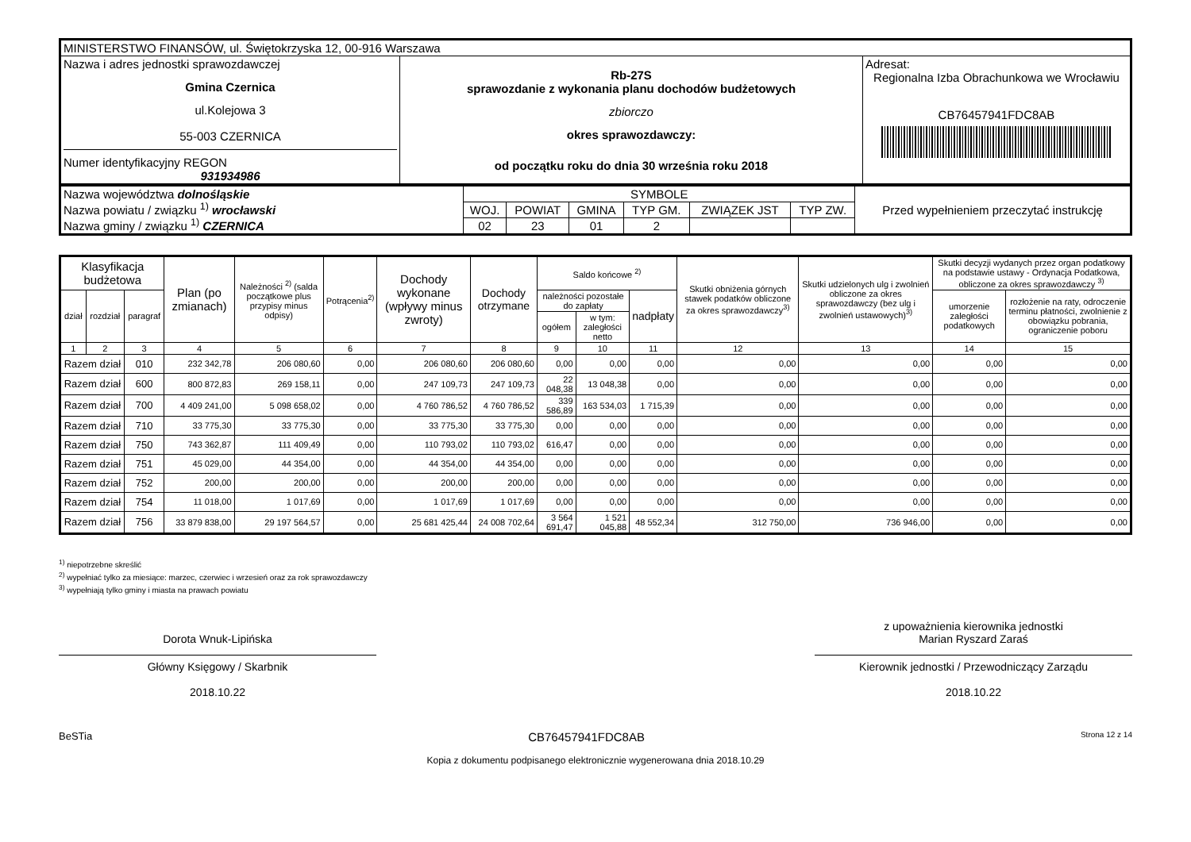| MINISTERSTWO FINANSÓW, ul. Świętokrzyska 12, 00-916 Warszawa | | |
| Nazwa i adres jednostki sprawozdawczej Gmina Czernica ul.Kolejowa 3 55-003 CZERNICA Numer identyfikacyjny REGON 931934986 | Rb-27S sprawozdanie z wykonania planu dochodów budżetowych zbiorczo okres sprawozdawczy: od początku roku do dnia 30 września roku 2018 | Adresat: Regionalna Izba Obrachunkowa we Wrocławiu CB76457941FDC8AB |
| Nazwa województwa dolnośląskie Nazwa powiatu / związku <sup>1)</sup> wrocławski Nazwa gminy / związku <sup>1)</sup> CZERNICA | SYMBOLE | | | | | | Przed wypełnieniem przeczytać instrukcję |
| | WOJ. | POWIAT | GMINA | TYP GM. | ZWIĄZEK JST | TYP ZW. | |
| | 02 | 23 | 01 | 2 | | | |
| Klasyfikacja budżetowa | | | Plan (po zmianach) | Należności <sup>2)</sup> (salda początkowe plus przypisy minus odpisy) | Potrącenia<sup>2)</sup> | Dochody wykonane (wpływy minus zwroty) | Dochody otrzymane | Saldo końcowe <sup>2)</sup> | | | Skutki obniżenia górnych stawek podatków obliczone za okres sprawozdawczy<sup>3)</sup> | Skutki udzielonych ulg i zwolnień obliczone za okres sprawozdawczy (bez ulg i zwolnień ustawowych)<sup>3)</sup> | Skutki decyzji wydanych przez organ podatkowy na podstawie ustawy - Ordynacja Podatkowa, obliczone za okres sprawozdawczy <sup>3)</sup> | |
| --- | --- | --- | --- | --- | --- | --- | --- | --- | --- | --- | --- | --- | --- | --- |
| dział | rozdział | paragraf | | | | | | należności pozostałe do zapłaty | | nadpłaty | | | umorzenie zaległości podatkowych | rozłożenie na raty, odroczenie terminu płatności, zwolnienie z obowiązku pobrania, ograniczenie poboru |
| | | | | | | | | ogółem | w tym: zaległości netto | | | | | |
| 1 | 2 | 3 | 4 | 5 | 6 | 7 | 8 | 9 | 10 | 11 | 12 | 13 | 14 | 15 |
| Razem dział | | 010 | 232 342,78 | 206 080,60 | 0,00 | 206 080,60 | 206 080,60 | 0,00 | 0,00 | 0,00 | 0,00 | 0,00 | 0,00 | 0,00 |
| Razem dział | | 600 | 800 872,83 | 269 158,11 | 0,00 | 247 109,73 | 247 109,73 | 22 048,38 | 13 048,38 | 0,00 | 0,00 | 0,00 | 0,00 | 0,00 |
| Razem dział | | 700 | 4 409 241,00 | 5 098 658,02 | 0,00 | 4 760 786,52 | 4 760 786,52 | 339 586,89 | 163 534,03 | 1 715,39 | 0,00 | 0,00 | 0,00 | 0,00 |
| Razem dział | | 710 | 33 775,30 | 33 775,30 | 0,00 | 33 775,30 | 33 775,30 | 0,00 | 0,00 | 0,00 | 0,00 | 0,00 | 0,00 | 0,00 |
| Razem dział | | 750 | 743 362,87 | 111 409,49 | 0,00 | 110 793,02 | 110 793,02 | 616,47 | 0,00 | 0,00 | 0,00 | 0,00 | 0,00 | 0,00 |
| Razem dział | | 751 | 45 029,00 | 44 354,00 | 0,00 | 44 354,00 | 44 354,00 | 0,00 | 0,00 | 0,00 | 0,00 | 0,00 | 0,00 | 0,00 |
| Razem dział | | 752 | 200,00 | 200,00 | 0,00 | 200,00 | 200,00 | 0,00 | 0,00 | 0,00 | 0,00 | 0,00 | 0,00 | 0,00 |
| Razem dział | | 754 | 11 018,00 | 1 017,69 | 0,00 | 1 017,69 | 1 017,69 | 0,00 | 0,00 | 0,00 | 0,00 | 0,00 | 0,00 | 0,00 |
| Razem dział | | 756 | 33 879 838,00 | 29 197 564,57 | 0,00 | 25 681 425,44 | 24 008 702,64 | 3 564 691,47 | 1 521 045,88 | 48 552,34 | 312 750,00 | 736 946,00 | 0,00 | 0,00 |
<sup>1)</sup> niepotrzebne skreślić
<sup>2)</sup> wypełniać tylko za miesiące: marzec, czerwiec i wrzesień oraz za rok sprawozdawczy
<sup>3)</sup> wypełniają tylko gminy i miasta na prawach powiatu
Dorota Wnuk-Lipińska
Główny Księgowy / Skarbnik
2018.10.22
z upoważnienia kierownika jednostki
Marian Ryszard Zaraś
Kierownik jednostki / Przewodniczący Zarządu
2018.10.22
BeSTia CB76457941FDC8AB Strona 12 z 14
Kopia z dokumentu podpisanego elektronicznie wygenerowana dnia 2018.10.29